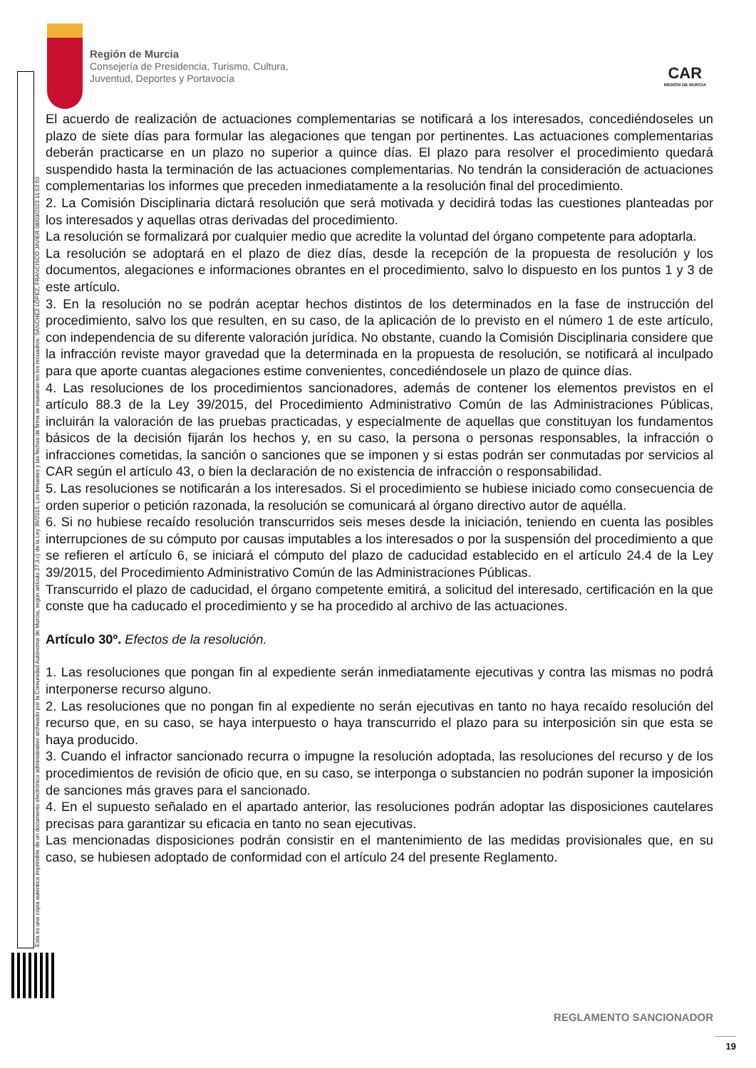Esta es una copia auténtica imprimible de un documento electrónico administrativo archivado por la Comunidad Autónoma de Murcia, según artículo 27.3.c) de la Ley 39/2015. Los firmantes y las fechas de firma se muestran en los recuadros. SÁNCHEZ LÓPEZ, FRANCISCO JAVIER 08/03/2023 11:53:50
Región de Murcia
Consejería de Presidencia, Turismo, Cultura,
Juventud, Deportes y Portavocía
CAR
REGIÓN DE MURCIA
El acuerdo de realización de actuaciones complementarias se notificará a los interesados, concediéndoseles un plazo de siete días para formular las alegaciones que tengan por pertinentes. Las actuaciones complementarias deberán practicarse en un plazo no superior a quince días. El plazo para resolver el procedimiento quedará suspendido hasta la terminación de las actuaciones complementarias. No tendrán la consideración de actuaciones complementarias los informes que preceden inmediatamente a la resolución final del procedimiento.
2. La Comisión Disciplinaria dictará resolución que será motivada y decidirá todas las cuestiones planteadas por los interesados y aquellas otras derivadas del procedimiento.
La resolución se formalizará por cualquier medio que acredite la voluntad del órgano competente para adoptarla.
La resolución se adoptará en el plazo de diez días, desde la recepción de la propuesta de resolución y los documentos, alegaciones e informaciones obrantes en el procedimiento, salvo lo dispuesto en los puntos 1 y 3 de este artículo.
3. En la resolución no se podrán aceptar hechos distintos de los determinados en la fase de instrucción del procedimiento, salvo los que resulten, en su caso, de la aplicación de lo previsto en el número 1 de este artículo, con independencia de su diferente valoración jurídica. No obstante, cuando la Comisión Disciplinaria considere que la infracción reviste mayor gravedad que la determinada en la propuesta de resolución, se notificará al inculpado para que aporte cuantas alegaciones estime convenientes, concediéndosele un plazo de quince días.
4. Las resoluciones de los procedimientos sancionadores, además de contener los elementos previstos en el artículo 88.3 de la Ley 39/2015, del Procedimiento Administrativo Común de las Administraciones Públicas, incluirán la valoración de las pruebas practicadas, y especialmente de aquellas que constituyan los fundamentos básicos de la decisión fijarán los hechos y, en su caso, la persona o personas responsables, la infracción o infracciones cometidas, la sanción o sanciones que se imponen y si estas podrán ser conmutadas por servicios al CAR según el artículo 43, o bien la declaración de no existencia de infracción o responsabilidad.
5. Las resoluciones se notificarán a los interesados. Si el procedimiento se hubiese iniciado como consecuencia de orden superior o petición razonada, la resolución se comunicará al órgano directivo autor de aquélla.
6. Si no hubiese recaído resolución transcurridos seis meses desde la iniciación, teniendo en cuenta las posibles interrupciones de su cómputo por causas imputables a los interesados o por la suspensión del procedimiento a que se refieren el artículo 6, se iniciará el cómputo del plazo de caducidad establecido en el artículo 24.4 de la Ley 39/2015, del Procedimiento Administrativo Común de las Administraciones Públicas.
Transcurrido el plazo de caducidad, el órgano competente emitirá, a solicitud del interesado, certificación en la que conste que ha caducado el procedimiento y se ha procedido al archivo de las actuaciones.
Artículo 30º. Efectos de la resolución.
1. Las resoluciones que pongan fin al expediente serán inmediatamente ejecutivas y contra las mismas no podrá interponerse recurso alguno.
2. Las resoluciones que no pongan fin al expediente no serán ejecutivas en tanto no haya recaído resolución del recurso que, en su caso, se haya interpuesto o haya transcurrido el plazo para su interposición sin que esta se haya producido.
3. Cuando el infractor sancionado recurra o impugne la resolución adoptada, las resoluciones del recurso y de los procedimientos de revisión de oficio que, en su caso, se interponga o substancien no podrán suponer la imposición de sanciones más graves para el sancionado.
4. En el supuesto señalado en el apartado anterior, las resoluciones podrán adoptar las disposiciones cautelares precisas para garantizar su eficacia en tanto no sean ejecutivas.
Las mencionadas disposiciones podrán consistir en el mantenimiento de las medidas provisionales que, en su caso, se hubiesen adoptado de conformidad con el artículo 24 del presente Reglamento.
REGLAMENTO SANCIONADOR
19